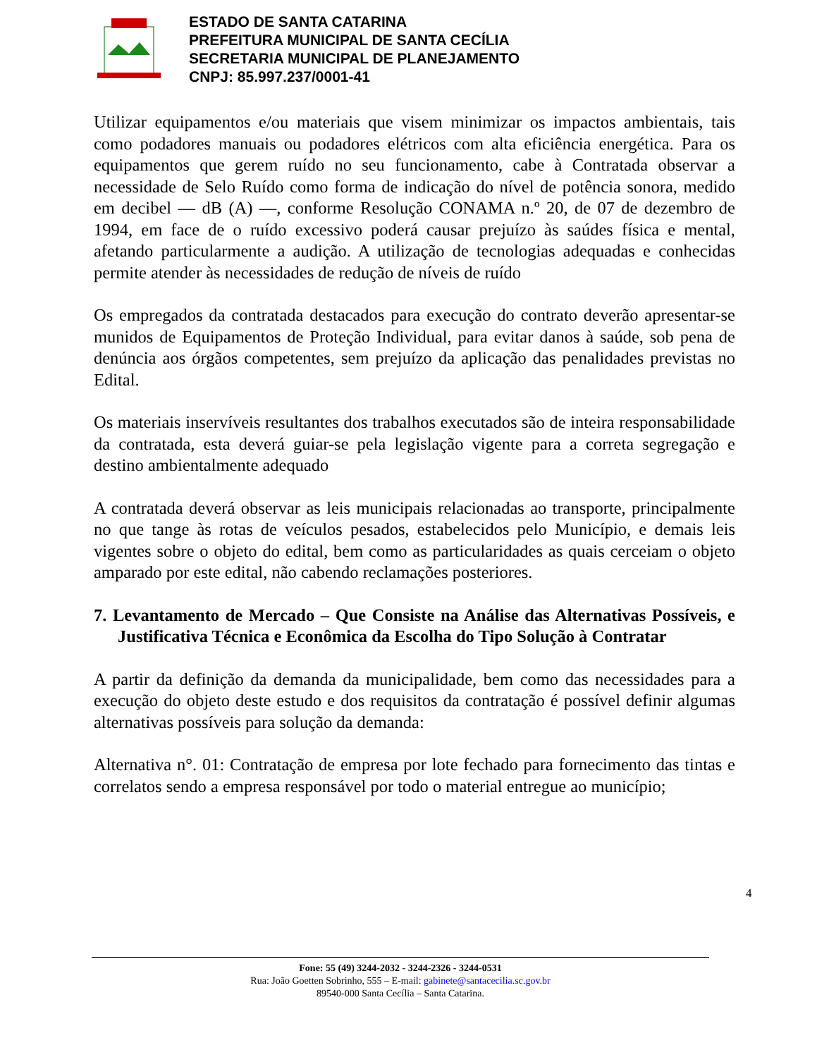ESTADO DE SANTA CATARINA
PREFEITURA MUNICIPAL DE SANTA CECÍLIA
SECRETARIA MUNICIPAL DE PLANEJAMENTO
CNPJ: 85.997.237/0001-41
Utilizar equipamentos e/ou materiais que visem minimizar os impactos ambientais, tais como podadores manuais ou podadores elétricos com alta eficiência energética. Para os equipamentos que gerem ruído no seu funcionamento, cabe à Contratada observar a necessidade de Selo Ruído como forma de indicação do nível de potência sonora, medido em decibel — dB (A) —, conforme Resolução CONAMA n.º 20, de 07 de dezembro de 1994, em face de o ruído excessivo poderá causar prejuízo às saúdes física e mental, afetando particularmente a audição. A utilização de tecnologias adequadas e conhecidas permite atender às necessidades de redução de níveis de ruído
Os empregados da contratada destacados para execução do contrato deverão apresentar-se munidos de Equipamentos de Proteção Individual, para evitar danos à saúde, sob pena de denúncia aos órgãos competentes, sem prejuízo da aplicação das penalidades previstas no Edital.
Os materiais inservíveis resultantes dos trabalhos executados são de inteira responsabilidade da contratada, esta deverá guiar-se pela legislação vigente para a correta segregação e destino ambientalmente adequado
A contratada deverá observar as leis municipais relacionadas ao transporte, principalmente no que tange às rotas de veículos pesados, estabelecidos pelo Município, e demais leis vigentes sobre o objeto do edital, bem como as particularidades as quais cerceiam o objeto amparado por este edital, não cabendo reclamações posteriores.
7. Levantamento de Mercado – Que Consiste na Análise das Alternativas Possíveis, e Justificativa Técnica e Econômica da Escolha do Tipo Solução à Contratar
A partir da definição da demanda da municipalidade, bem como das necessidades para a execução do objeto deste estudo e dos requisitos da contratação é possível definir algumas alternativas possíveis para solução da demanda:
Alternativa n°. 01: Contratação de empresa por lote fechado para fornecimento das tintas e correlatos sendo a empresa responsável por todo o material entregue ao município;
4
Fone: 55 (49) 3244-2032 - 3244-2326 - 3244-0531
Rua: João Goetten Sobrinho, 555 – E-mail: gabinete@santacecilia.sc.gov.br
89540-000 Santa Cecília – Santa Catarina.